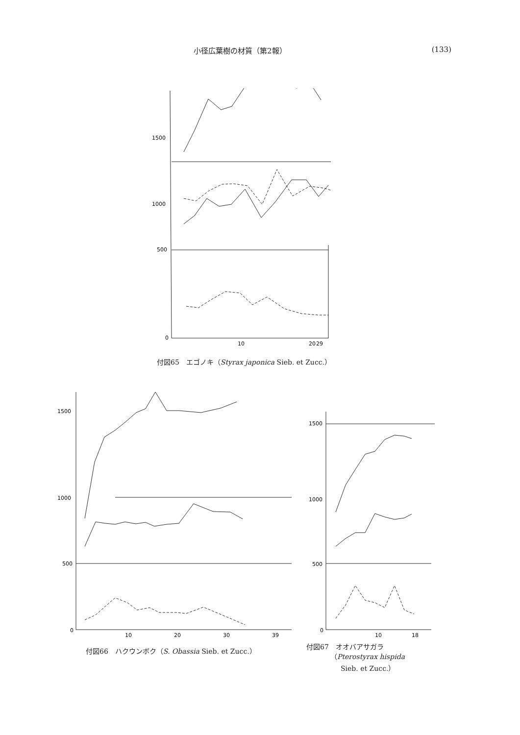小径広葉樹の材質（第2報） (133)
1500
1000
500
0
10
20
29
付図65　エゴノキ（Styrax japonica Sieb. et Zucc.）
1500
1000
500
0
10
20
30
39
付図66　ハクウンボク（S. Obassia Sieb. et Zucc.）
1500
1000
500
0
10
18
付図67　オオバアサガラ
　　　　（Pterostyrax hispida
　　　　　Sieb. et Zucc.）